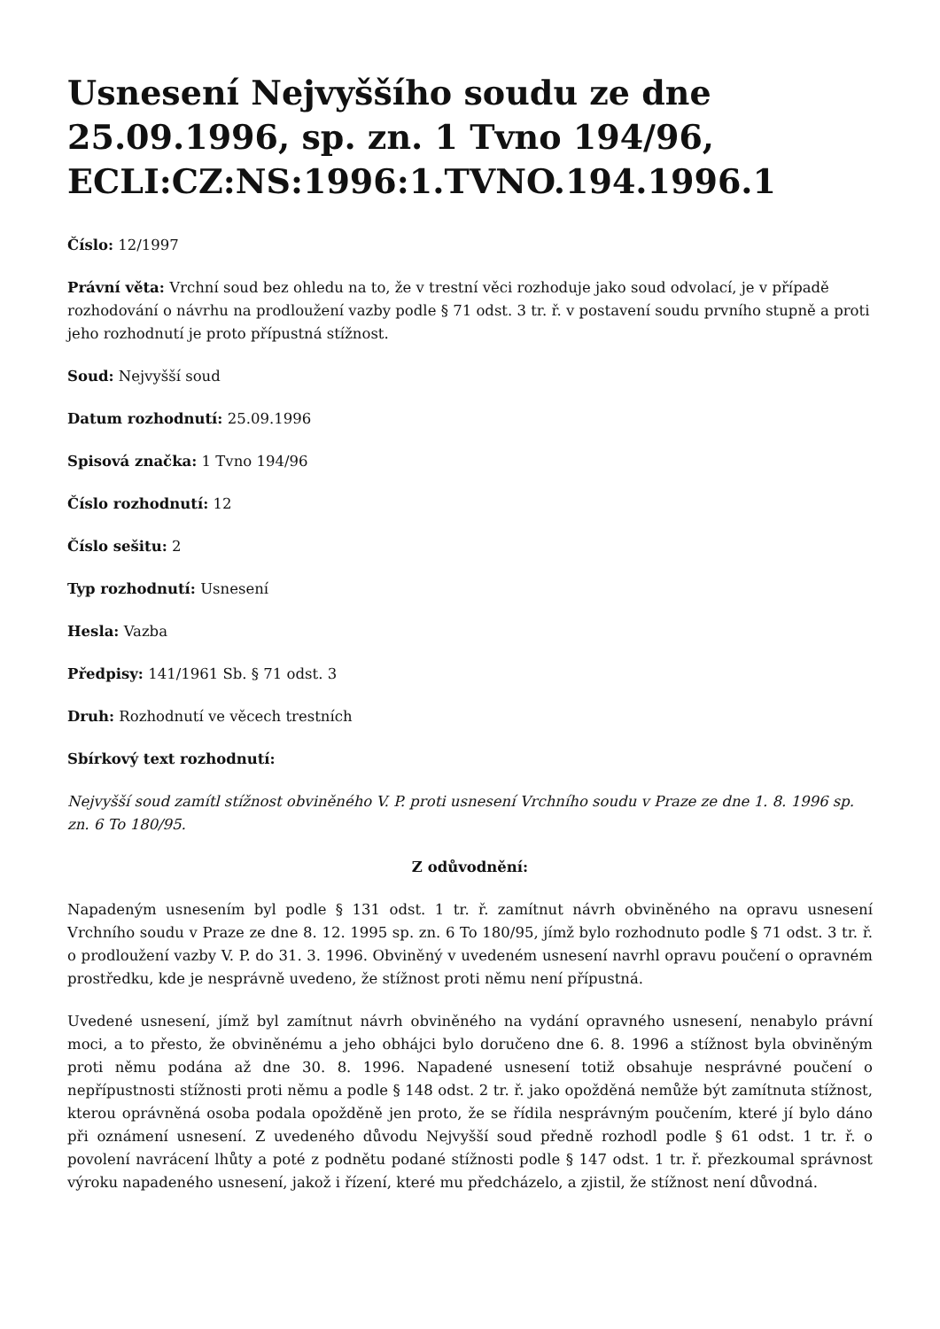Usnesení Nejvyššího soudu ze dne 25.09.1996, sp. zn. 1 Tvno 194/96, ECLI:CZ:NS:1996:1.TVNO.194.1996.1
Číslo: 12/1997
Právní věta: Vrchní soud bez ohledu na to, že v trestní věci rozhoduje jako soud odvolací, je v případě rozhodování o návrhu na prodloužení vazby podle § 71 odst. 3 tr. ř. v postavení soudu prvního stupně a proti jeho rozhodnutí je proto přípustná stížnost.
Soud: Nejvyšší soud
Datum rozhodnutí: 25.09.1996
Spisová značka: 1 Tvno 194/96
Číslo rozhodnutí: 12
Číslo sešitu: 2
Typ rozhodnutí: Usnesení
Hesla: Vazba
Předpisy: 141/1961 Sb. § 71 odst. 3
Druh: Rozhodnutí ve věcech trestních
Sbírkový text rozhodnutí:
Nejvyšší soud zamítl stížnost obviněného V. P. proti usnesení Vrchního soudu v Praze ze dne 1. 8. 1996 sp. zn. 6 To 180/95.
Z odůvodnění:
Napadeným usnesením byl podle § 131 odst. 1 tr. ř. zamítnut návrh obviněného na opravu usnesení Vrchního soudu v Praze ze dne 8. 12. 1995 sp. zn. 6 To 180/95, jímž bylo rozhodnuto podle § 71 odst. 3 tr. ř. o prodloužení vazby V. P. do 31. 3. 1996. Obviněný v uvedeném usnesení navrhl opravu poučení o opravném prostředku, kde je nesprávně uvedeno, že stížnost proti němu není přípustná.
Uvedené usnesení, jímž byl zamítnut návrh obviněného na vydání opravného usnesení, nenabylo právní moci, a to přesto, že obviněnému a jeho obhájci bylo doručeno dne 6. 8. 1996 a stížnost byla obviněným proti němu podána až dne 30. 8. 1996. Napadené usnesení totiž obsahuje nesprávné poučení o nepřípustnosti stížnosti proti němu a podle § 148 odst. 2 tr. ř. jako opožděná nemůže být zamítnuta stížnost, kterou oprávněná osoba podala opožděně jen proto, že se řídila nesprávným poučením, které jí bylo dáno při oznámení usnesení. Z uvedeného důvodu Nejvyšší soud předně rozhodl podle § 61 odst. 1 tr. ř. o povolení navrácení lhůty a poté z podnětu podané stížnosti podle § 147 odst. 1 tr. ř. přezkoumal správnost výroku napadeného usnesení, jakož i řízení, které mu předcházelo, a zjistil, že stížnost není důvodná.